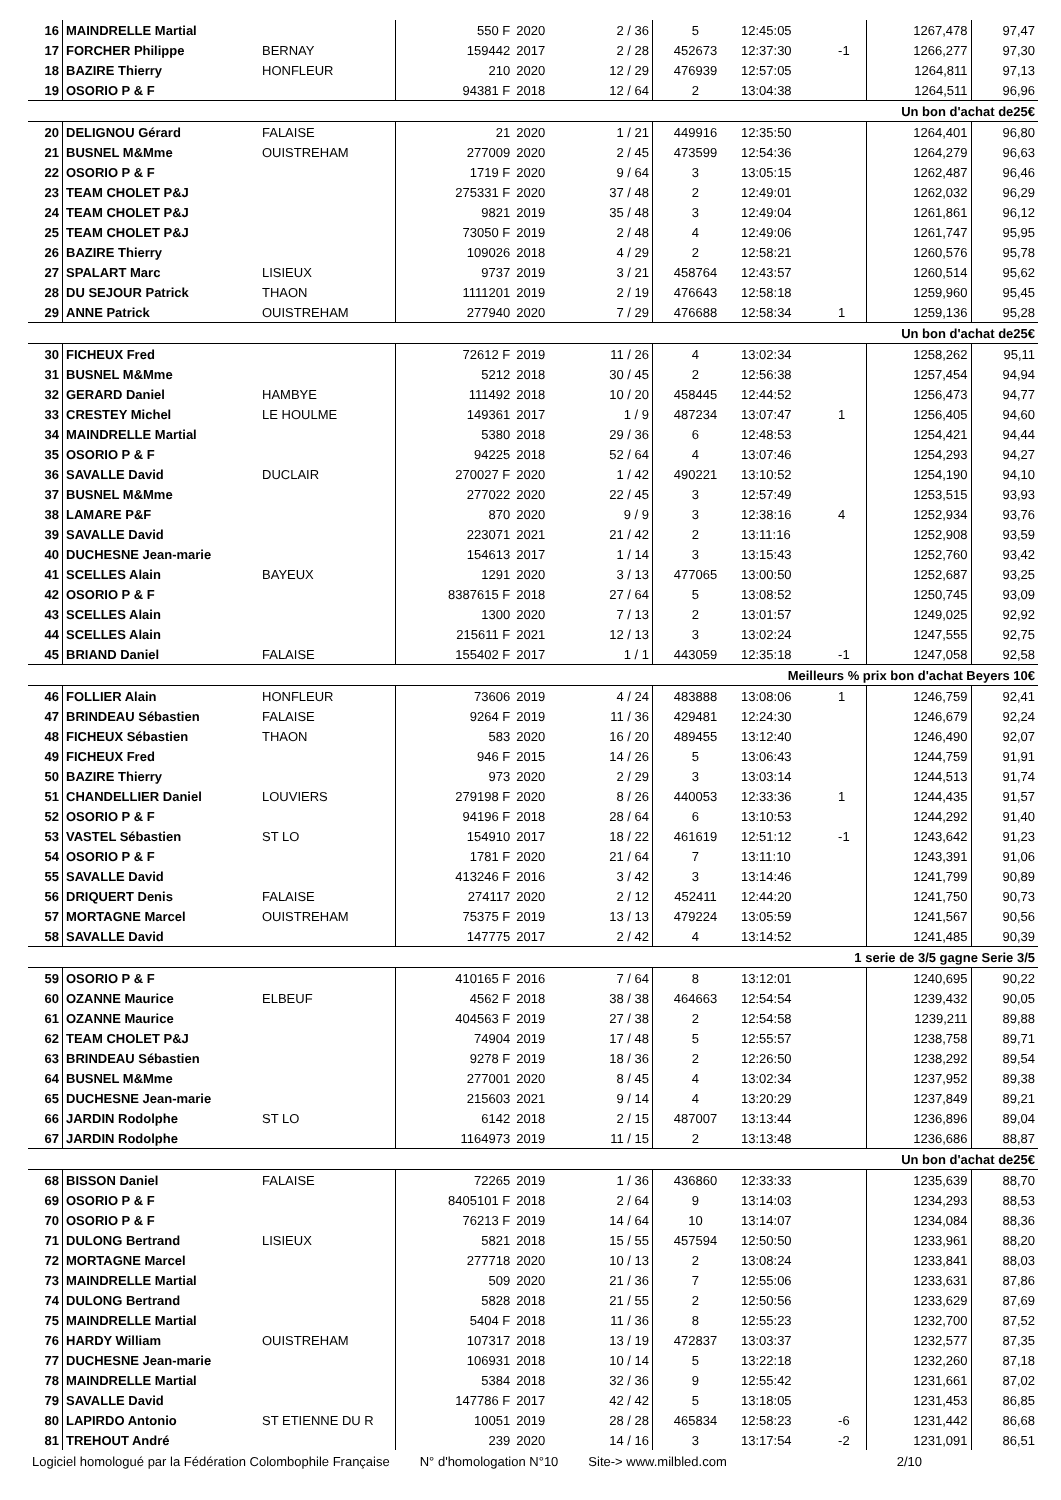| 16 | MAINDRELLE Martial | | 550 F | 2020 | 2 / 36 | 5 | 12:45:05 | | 1267,478 | 97,47 |
| 17 | FORCHER Philippe | BERNAY | 159442 | 2017 | 2 / 28 | 452673 | 12:37:30 | -1 | 1266,277 | 97,30 |
| 18 | BAZIRE Thierry | HONFLEUR | 210 | 2020 | 12 / 29 | 476939 | 12:57:05 | | 1264,811 | 97,13 |
| 19 | OSORIO P & F | | 94381 F | 2018 | 12 / 64 | 2 | 13:04:38 | | 1264,511 | 96,96 |
| Un bon d'achat de25€ | | | | | | | | | | |
| 20 | DELIGNOU Gérard | FALAISE | 21 | 2020 | 1 / 21 | 449916 | 12:35:50 | | 1264,401 | 96,80 |
| 21 | BUSNEL M&Mme | OUISTREHAM | 277009 | 2020 | 2 / 45 | 473599 | 12:54:36 | | 1264,279 | 96,63 |
| 22 | OSORIO P & F | | 1719 F | 2020 | 9 / 64 | 3 | 13:05:15 | | 1262,487 | 96,46 |
| 23 | TEAM CHOLET P&J | | 275331 F | 2020 | 37 / 48 | 2 | 12:49:01 | | 1262,032 | 96,29 |
| 24 | TEAM CHOLET P&J | | 9821 | 2019 | 35 / 48 | 3 | 12:49:04 | | 1261,861 | 96,12 |
| 25 | TEAM CHOLET P&J | | 73050 F | 2019 | 2 / 48 | 4 | 12:49:06 | | 1261,747 | 95,95 |
| 26 | BAZIRE Thierry | | 109026 | 2018 | 4 / 29 | 2 | 12:58:21 | | 1260,576 | 95,78 |
| 27 | SPALART Marc | LISIEUX | 9737 | 2019 | 3 / 21 | 458764 | 12:43:57 | | 1260,514 | 95,62 |
| 28 | DU SEJOUR Patrick | THAON | 1111201 | 2019 | 2 / 19 | 476643 | 12:58:18 | | 1259,960 | 95,45 |
| 29 | ANNE Patrick | OUISTREHAM | 277940 | 2020 | 7 / 29 | 476688 | 12:58:34 | 1 | 1259,136 | 95,28 |
| Un bon d'achat de25€ | | | | | | | | | | |
| 30 | FICHEUX Fred | | 72612 F | 2019 | 11 / 26 | 4 | 13:02:34 | | 1258,262 | 95,11 |
| 31 | BUSNEL M&Mme | | 5212 | 2018 | 30 / 45 | 2 | 12:56:38 | | 1257,454 | 94,94 |
| 32 | GERARD Daniel | HAMBYE | 111492 | 2018 | 10 / 20 | 458445 | 12:44:52 | | 1256,473 | 94,77 |
| 33 | CRESTEY Michel | LE HOULME | 149361 | 2017 | 1 / 9 | 487234 | 13:07:47 | 1 | 1256,405 | 94,60 |
| 34 | MAINDRELLE Martial | | 5380 | 2018 | 29 / 36 | 6 | 12:48:53 | | 1254,421 | 94,44 |
| 35 | OSORIO P & F | | 94225 | 2018 | 52 / 64 | 4 | 13:07:46 | | 1254,293 | 94,27 |
| 36 | SAVALLE David | DUCLAIR | 270027 F | 2020 | 1 / 42 | 490221 | 13:10:52 | | 1254,190 | 94,10 |
| 37 | BUSNEL M&Mme | | 277022 | 2020 | 22 / 45 | 3 | 12:57:49 | | 1253,515 | 93,93 |
| 38 | LAMARE P&F | | 870 | 2020 | 9 / 9 | 3 | 12:38:16 | 4 | 1252,934 | 93,76 |
| 39 | SAVALLE David | | 223071 | 2021 | 21 / 42 | 2 | 13:11:16 | | 1252,908 | 93,59 |
| 40 | DUCHESNE Jean-marie | | 154613 | 2017 | 1 / 14 | 3 | 13:15:43 | | 1252,760 | 93,42 |
| 41 | SCELLES Alain | BAYEUX | 1291 | 2020 | 3 / 13 | 477065 | 13:00:50 | | 1252,687 | 93,25 |
| 42 | OSORIO P & F | | 8387615 F | 2018 | 27 / 64 | 5 | 13:08:52 | | 1250,745 | 93,09 |
| 43 | SCELLES Alain | | 1300 | 2020 | 7 / 13 | 2 | 13:01:57 | | 1249,025 | 92,92 |
| 44 | SCELLES Alain | | 215611 F | 2021 | 12 / 13 | 3 | 13:02:24 | | 1247,555 | 92,75 |
| 45 | BRIAND Daniel | FALAISE | 155402 F | 2017 | 1 / 1 | 443059 | 12:35:18 | -1 | 1247,058 | 92,58 |
| Meilleurs % prix bon d'achat Beyers 10€ | | | | | | | | | | |
| 46 | FOLLIER Alain | HONFLEUR | 73606 | 2019 | 4 / 24 | 483888 | 13:08:06 | 1 | 1246,759 | 92,41 |
| 47 | BRINDEAU Sébastien | FALAISE | 9264 F | 2019 | 11 / 36 | 429481 | 12:24:30 | | 1246,679 | 92,24 |
| 48 | FICHEUX Sébastien | THAON | 583 | 2020 | 16 / 20 | 489455 | 13:12:40 | | 1246,490 | 92,07 |
| 49 | FICHEUX Fred | | 946 F | 2015 | 14 / 26 | 5 | 13:06:43 | | 1244,759 | 91,91 |
| 50 | BAZIRE Thierry | | 973 | 2020 | 2 / 29 | 3 | 13:03:14 | | 1244,513 | 91,74 |
| 51 | CHANDELLIER Daniel | LOUVIERS | 279198 F | 2020 | 8 / 26 | 440053 | 12:33:36 | 1 | 1244,435 | 91,57 |
| 52 | OSORIO P & F | | 94196 F | 2018 | 28 / 64 | 6 | 13:10:53 | | 1244,292 | 91,40 |
| 53 | VASTEL Sébastien | ST LO | 154910 | 2017 | 18 / 22 | 461619 | 12:51:12 | -1 | 1243,642 | 91,23 |
| 54 | OSORIO P & F | | 1781 F | 2020 | 21 / 64 | 7 | 13:11:10 | | 1243,391 | 91,06 |
| 55 | SAVALLE David | | 413246 F | 2016 | 3 / 42 | 3 | 13:14:46 | | 1241,799 | 90,89 |
| 56 | DRIQUERT Denis | FALAISE | 274117 | 2020 | 2 / 12 | 452411 | 12:44:20 | | 1241,750 | 90,73 |
| 57 | MORTAGNE Marcel | OUISTREHAM | 75375 F | 2019 | 13 / 13 | 479224 | 13:05:59 | | 1241,567 | 90,56 |
| 58 | SAVALLE David | | 147775 | 2017 | 2 / 42 | 4 | 13:14:52 | | 1241,485 | 90,39 |
| 1 serie de 3/5 gagne Serie 3/5 | | | | | | | | | | |
| 59 | OSORIO P & F | | 410165 F | 2016 | 7 / 64 | 8 | 13:12:01 | | 1240,695 | 90,22 |
| 60 | OZANNE Maurice | ELBEUF | 4562 F | 2018 | 38 / 38 | 464663 | 12:54:54 | | 1239,432 | 90,05 |
| 61 | OZANNE Maurice | | 404563 F | 2019 | 27 / 38 | 2 | 12:54:58 | | 1239,211 | 89,88 |
| 62 | TEAM CHOLET P&J | | 74904 | 2019 | 17 / 48 | 5 | 12:55:57 | | 1238,758 | 89,71 |
| 63 | BRINDEAU Sébastien | | 9278 F | 2019 | 18 / 36 | 2 | 12:26:50 | | 1238,292 | 89,54 |
| 64 | BUSNEL M&Mme | | 277001 | 2020 | 8 / 45 | 4 | 13:02:34 | | 1237,952 | 89,38 |
| 65 | DUCHESNE Jean-marie | | 215603 | 2021 | 9 / 14 | 4 | 13:20:29 | | 1237,849 | 89,21 |
| 66 | JARDIN Rodolphe | ST LO | 6142 | 2018 | 2 / 15 | 487007 | 13:13:44 | | 1236,896 | 89,04 |
| 67 | JARDIN Rodolphe | | 1164973 | 2019 | 11 / 15 | 2 | 13:13:48 | | 1236,686 | 88,87 |
| Un bon d'achat de25€ | | | | | | | | | | |
| 68 | BISSON Daniel | FALAISE | 72265 | 2019 | 1 / 36 | 436860 | 12:33:33 | | 1235,639 | 88,70 |
| 69 | OSORIO P & F | | 8405101 F | 2018 | 2 / 64 | 9 | 13:14:03 | | 1234,293 | 88,53 |
| 70 | OSORIO P & F | | 76213 F | 2019 | 14 / 64 | 10 | 13:14:07 | | 1234,084 | 88,36 |
| 71 | DULONG Bertrand | LISIEUX | 5821 | 2018 | 15 / 55 | 457594 | 12:50:50 | | 1233,961 | 88,20 |
| 72 | MORTAGNE Marcel | | 277718 | 2020 | 10 / 13 | 2 | 13:08:24 | | 1233,841 | 88,03 |
| 73 | MAINDRELLE Martial | | 509 | 2020 | 21 / 36 | 7 | 12:55:06 | | 1233,631 | 87,86 |
| 74 | DULONG Bertrand | | 5828 | 2018 | 21 / 55 | 2 | 12:50:56 | | 1233,629 | 87,69 |
| 75 | MAINDRELLE Martial | | 5404 F | 2018 | 11 / 36 | 8 | 12:55:23 | | 1232,700 | 87,52 |
| 76 | HARDY William | OUISTREHAM | 107317 | 2018 | 13 / 19 | 472837 | 13:03:37 | | 1232,577 | 87,35 |
| 77 | DUCHESNE Jean-marie | | 106931 | 2018 | 10 / 14 | 5 | 13:22:18 | | 1232,260 | 87,18 |
| 78 | MAINDRELLE Martial | | 5384 | 2018 | 32 / 36 | 9 | 12:55:42 | | 1231,661 | 87,02 |
| 79 | SAVALLE David | | 147786 F | 2017 | 42 / 42 | 5 | 13:18:05 | | 1231,453 | 86,85 |
| 80 | LAPIRDO Antonio | ST ETIENNE DU R | 10051 | 2019 | 28 / 28 | 465834 | 12:58:23 | -6 | 1231,442 | 86,68 |
| 81 | TREHOUT André | | 239 | 2020 | 14 / 16 | 3 | 13:17:54 | -2 | 1231,091 | 86,51 |
Logiciel homologué par la Fédération Colombophile Française N° d'homologation N°10 Site-> www.milbled.com 2/10